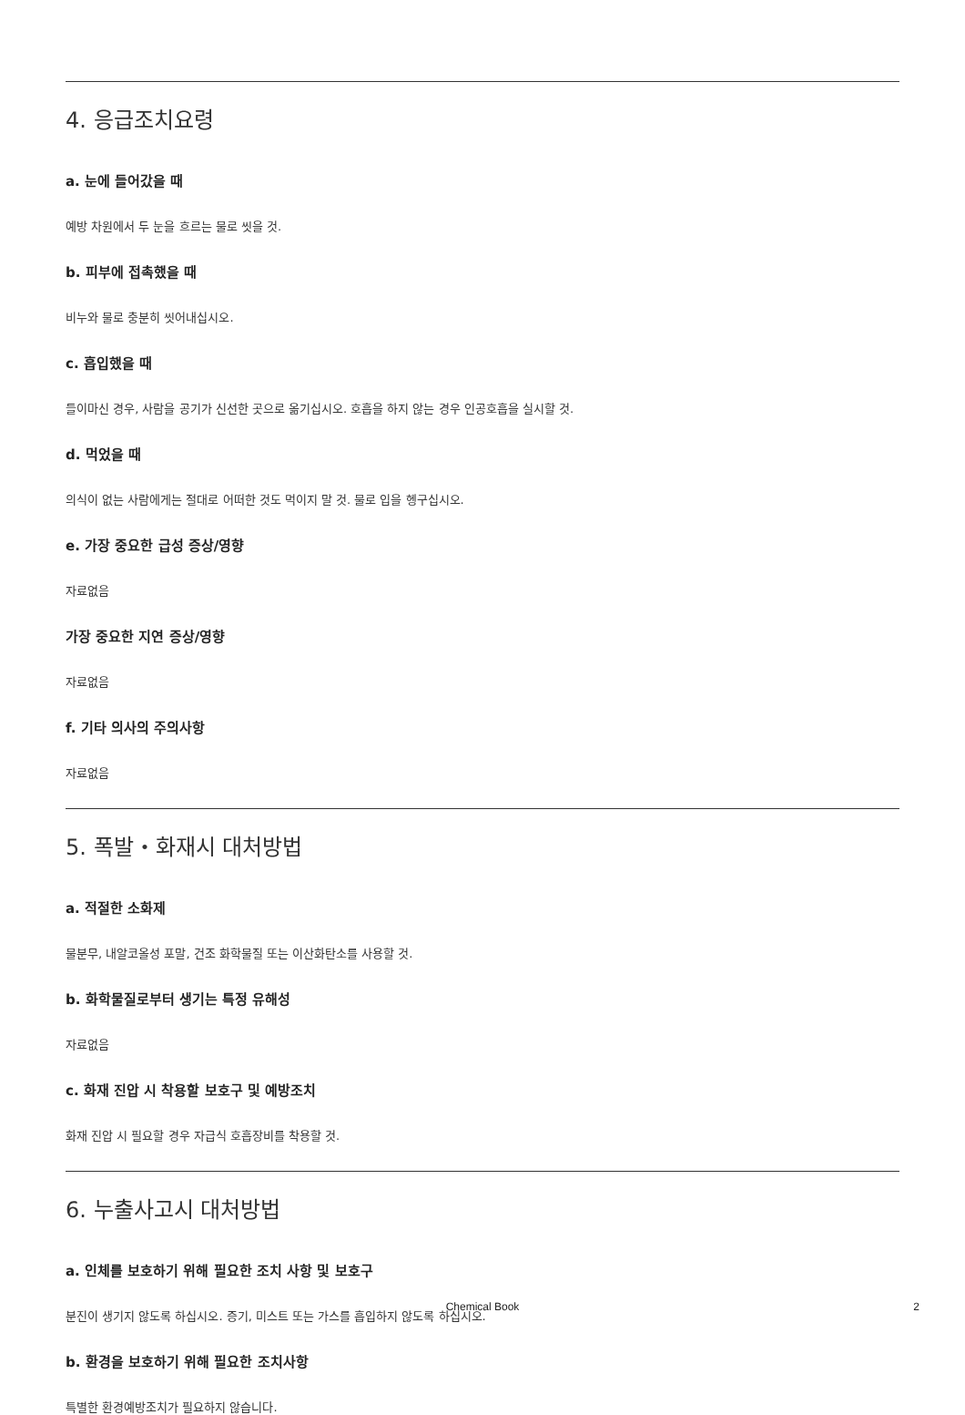4. 응급조치요령
a. 눈에 들어갔을 때
예방 차원에서 두 눈을 흐르는 물로 씻을 것.
b. 피부에 접촉했을 때
비누와 물로 충분히 씻어내십시오.
c. 흡입했을 때
들이마신 경우, 사람을 공기가 신선한 곳으로 옮기십시오. 호흡을 하지 않는 경우 인공호흡을 실시할 것.
d. 먹었을 때
의식이 없는 사람에게는 절대로 어떠한 것도 먹이지 말 것. 물로 입을 헹구십시오.
e. 가장 중요한 급성 증상/영향
자료없음
가장 중요한 지연 증상/영향
자료없음
f. 기타 의사의 주의사항
자료없음
5. 폭발・화재시 대처방법
a. 적절한 소화제
물분무, 내알코올성 포말, 건조 화학물질 또는 이산화탄소를 사용할 것.
b. 화학물질로부터 생기는 특정 유해성
자료없음
c. 화재 진압 시 착용할 보호구 및 예방조치
화재 진압 시 필요할 경우 자급식 호흡장비를 착용할 것.
6. 누출사고시 대처방법
a. 인체를 보호하기 위해 필요한 조치 사항 및 보호구
분진이 생기지 않도록 하십시오. 증기, 미스트 또는 가스를 흡입하지 않도록 하십시오.
b. 환경을 보호하기 위해 필요한 조치사항
특별한 환경예방조치가 필요하지 않습니다.
Chemical Book 2